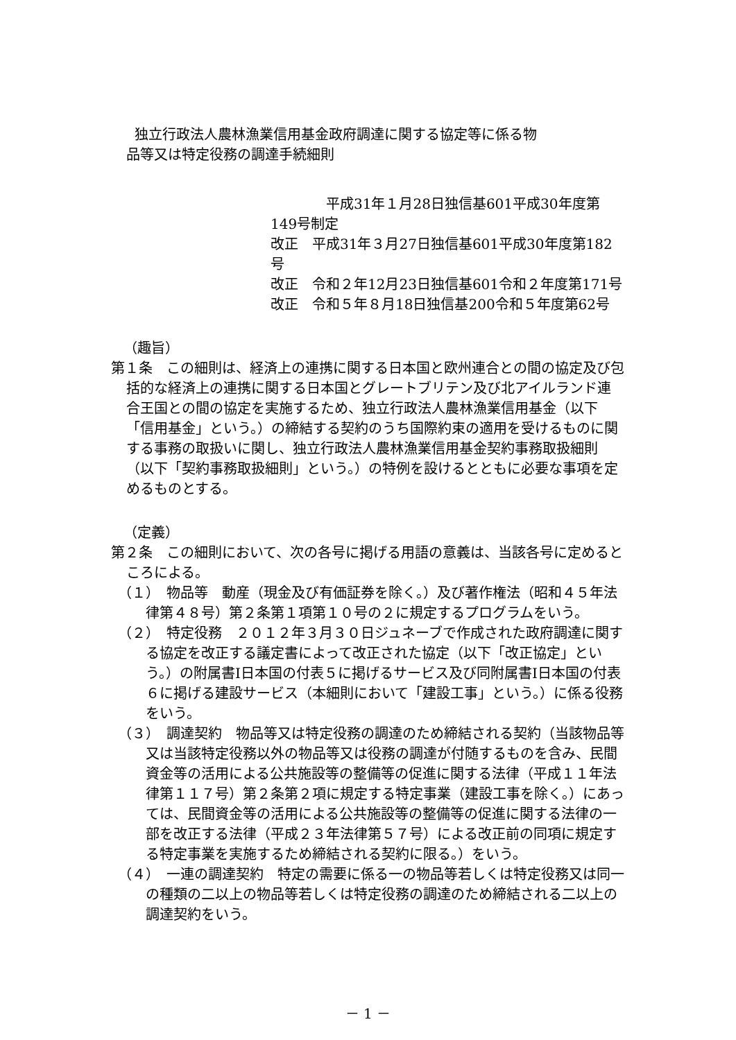独立行政法人農林漁業信用基金政府調達に関する協定等に係る物
品等又は特定役務の調達手続細則
　　　　平成31年１月28日独信基601平成30年度第149号制定
改正　平成31年３月27日独信基601平成30年度第182号
改正　令和２年12月23日独信基601令和２年度第171号
改正　令和５年８月18日独信基200令和５年度第62号
（趣旨）
第１条　この細則は、経済上の連携に関する日本国と欧州連合との間の協定及び包括的な経済上の連携に関する日本国とグレートブリテン及び北アイルランド連合王国との間の協定を実施するため、独立行政法人農林漁業信用基金（以下「信用基金」という。）の締結する契約のうち国際約束の適用を受けるものに関する事務の取扱いに関し、独立行政法人農林漁業信用基金契約事務取扱細則（以下「契約事務取扱細則」という。）の特例を設けるとともに必要な事項を定めるものとする。
（定義）
第２条　この細則において、次の各号に掲げる用語の意義は、当該各号に定めるところによる。
（１）　物品等　動産（現金及び有価証券を除く。）及び著作権法（昭和４５年法律第４８号）第２条第１項第１０号の２に規定するプログラムをいう。
（２）　特定役務　２０１２年３月３０日ジュネーブで作成された政府調達に関する協定を改正する議定書によって改正された協定（以下「改正協定」という。）の附属書Ⅰ日本国の付表５に掲げるサービス及び同附属書Ⅰ日本国の付表６に掲げる建設サービス（本細則において「建設工事」という。）に係る役務をいう。
（３）　調達契約　物品等又は特定役務の調達のため締結される契約（当該物品等又は当該特定役務以外の物品等又は役務の調達が付随するものを含み、民間資金等の活用による公共施設等の整備等の促進に関する法律（平成１１年法律第１１７号）第２条第２項に規定する特定事業（建設工事を除く。）にあっては、民間資金等の活用による公共施設等の整備等の促進に関する法律の一部を改正する法律（平成２３年法律第５７号）による改正前の同項に規定する特定事業を実施するため締結される契約に限る。）をいう。
（４）　一連の調達契約　特定の需要に係る一の物品等若しくは特定役務又は同一の種類の二以上の物品等若しくは特定役務の調達のため締結される二以上の調達契約をいう。
－ 1 －